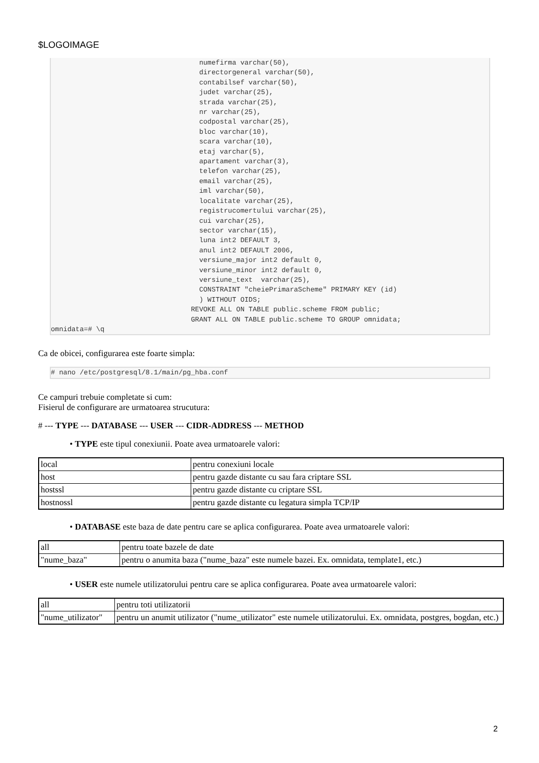$LOGOIMAGE
                                    numefirma varchar(50),
                                    directorgeneral varchar(50),
                                    contabilsef varchar(50),
                                    judet varchar(25),
                                    strada varchar(25),
                                    nr varchar(25),
                                    codpostal varchar(25),
                                    bloc varchar(10),
                                    scara varchar(10),
                                    etaj varchar(5),
                                    apartament varchar(3),
                                    telefon varchar(25),
                                    email varchar(25),
                                    iml varchar(50),
                                    localitate varchar(25),
                                    registrucomertului varchar(25),
                                    cui varchar(25),
                                    sector varchar(15),
                                    luna int2 DEFAULT 3,
                                    anul int2 DEFAULT 2006,
                                    versiune_major int2 default 0,
                                    versiune_minor int2 default 0,
                                    versiune_text  varchar(25),
                                    CONSTRAINT "cheiePrimaraScheme" PRIMARY KEY (id)
                                    ) WITHOUT OIDS;
                                  REVOKE ALL ON TABLE public.scheme FROM public;
                                  GRANT ALL ON TABLE public.scheme TO GROUP omnidata;
omnidata=# \q
Ca de obicei, configurarea este foarte simpla:
# nano /etc/postgresql/8.1/main/pg_hba.conf
Ce campuri trebuie completate si cum:
Fisierul de configurare are urmatoarea strucutura:
# --- TYPE --- DATABASE --- USER --- CIDR-ADDRESS --- METHOD
• TYPE este tipul conexiunii. Poate avea urmatoarele valori:
| local | pentru conexiuni locale |
| host | pentru gazde distante cu sau fara criptare SSL |
| hostssl | pentru gazde distante cu criptare SSL |
| hostnossl | pentru gazde distante cu legatura simpla TCP/IP |
• DATABASE este baza de date pentru care se aplica configurarea. Poate avea urmatoarele valori:
| all | pentru toate bazele de date |
| "nume_baza" | pentru o anumita baza ("nume_baza" este numele bazei. Ex. omnidata, template1, etc.) |
• USER este numele utilizatorului pentru care se aplica configurarea. Poate avea urmatoarele valori:
| all | pentru toti utilizatorii |
| "nume_utilizator" | pentru un anumit utilizator ("nume_utilizator" este numele utilizatorului. Ex. omnidata, postgres, bogdan, etc.) |
2